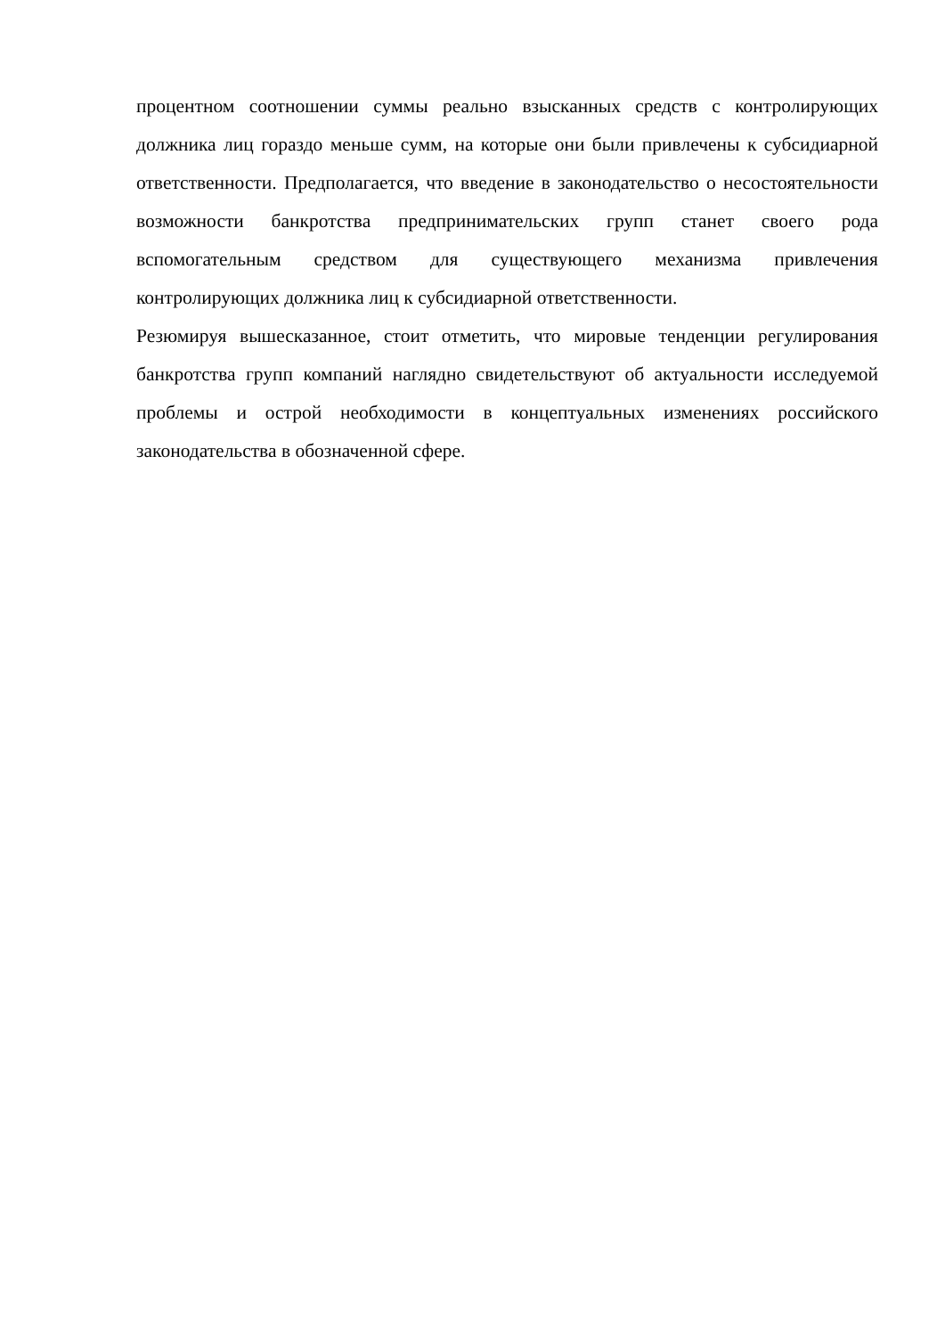процентном соотношении суммы реально взысканных средств с контролирующих должника лиц гораздо меньше сумм, на которые они были привлечены к субсидиарной ответственности. Предполагается, что введение в законодательство о несостоятельности возможности банкротства предпринимательских групп станет своего рода вспомогательным средством для существующего механизма привлечения контролирующих должника лиц к субсидиарной ответственности.
Резюмируя вышесказанное, стоит отметить, что мировые тенденции регулирования банкротства групп компаний наглядно свидетельствуют об актуальности исследуемой проблемы и острой необходимости в концептуальных изменениях российского законодательства в обозначенной сфере.